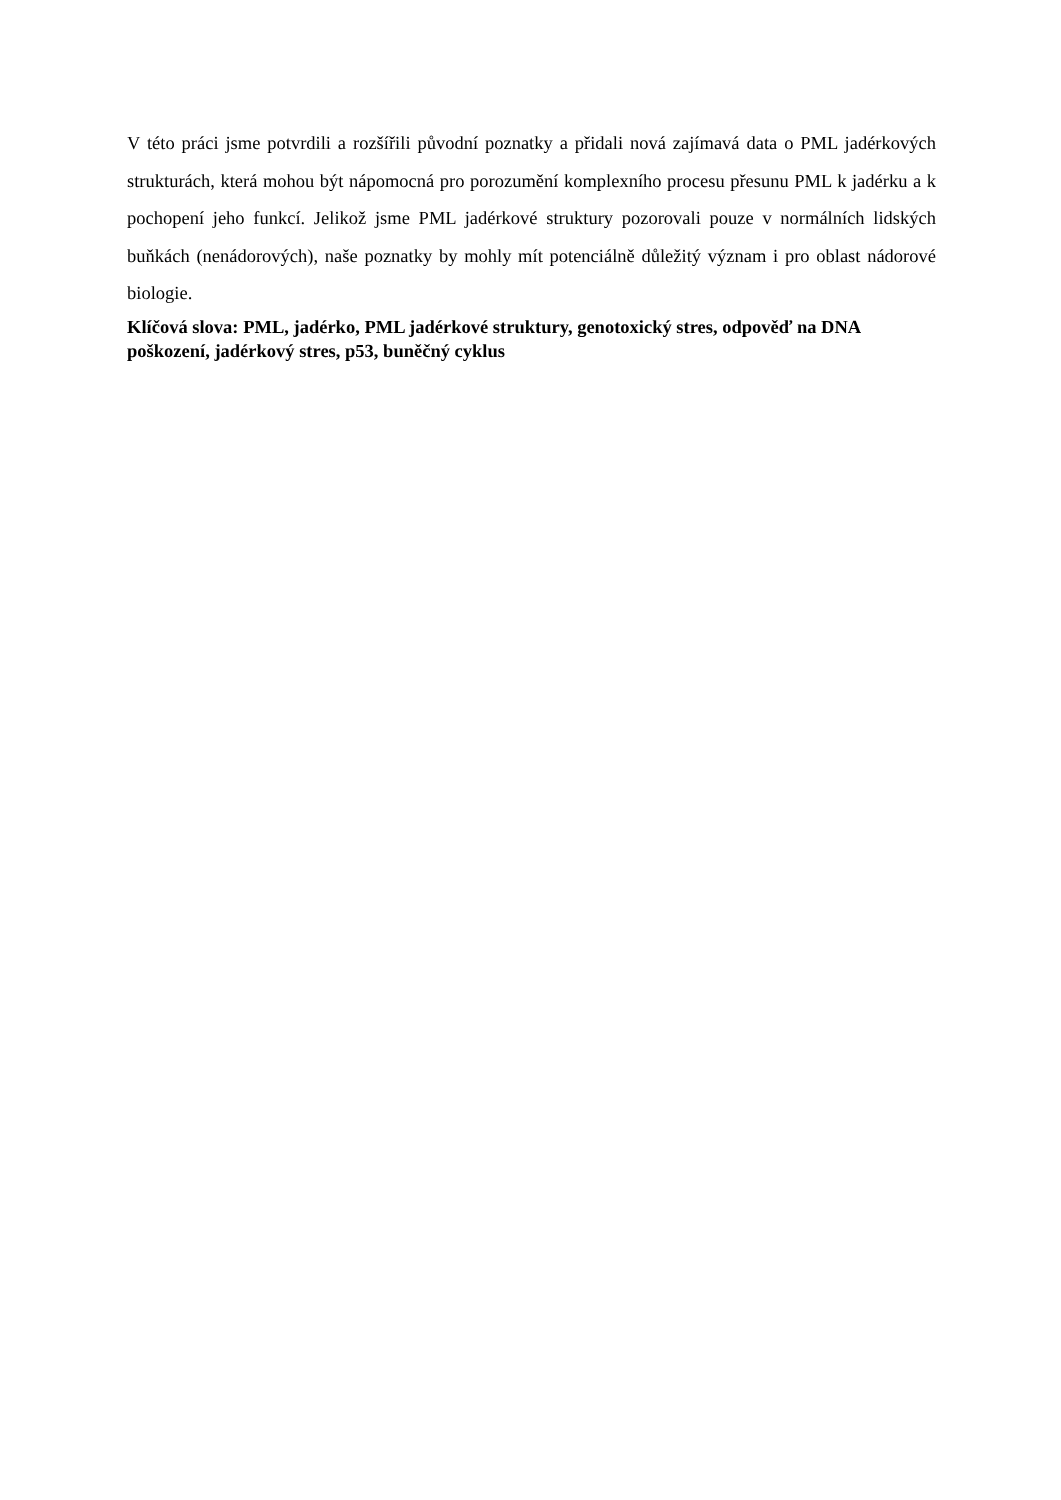V této práci jsme potvrdili a rozšířili původní poznatky a přidali nová zajímavá data o PML jadérkových strukturách, která mohou být nápomocná pro porozumění komplexního procesu přesunu PML k jadérku a k pochopení jeho funkcí. Jelikož jsme PML jadérkové struktury pozorovali pouze v normálních lidských buňkách (nenádorových), naše poznatky by mohly mít potenciálně důležitý význam i pro oblast nádorové biologie.
Klíčová slova: PML, jadérko, PML jadérkové struktury, genotoxický stres, odpověď na DNA poškození, jadérkový stres, p53, buněčný cyklus